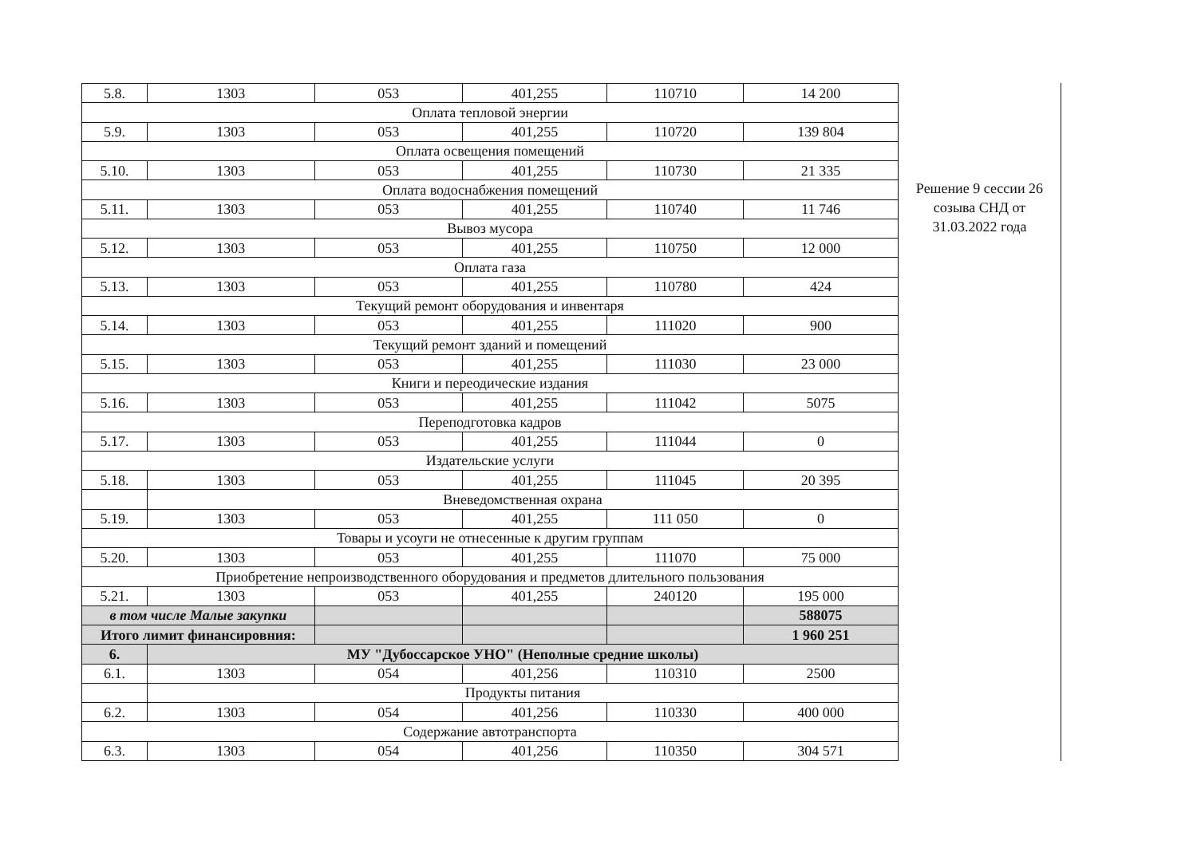| 5.8. | 1303 | 053 | 401,255 | 110710 | 14 200 |
| Оплата тепловой энергии | | | | | |
| 5.9. | 1303 | 053 | 401,255 | 110720 | 139 804 |
| Оплата освещения помещений | | | | | |
| 5.10. | 1303 | 053 | 401,255 | 110730 | 21 335 |
| Оплата водоснабжения помещений | | | | | |
| 5.11. | 1303 | 053 | 401,255 | 110740 | 11 746 |
| Вывоз мусора | | | | | |
| 5.12. | 1303 | 053 | 401,255 | 110750 | 12 000 |
| Оплата газа | | | | | |
| 5.13. | 1303 | 053 | 401,255 | 110780 | 424 |
| Текущий ремонт оборудования и инвентаря | | | | | |
| 5.14. | 1303 | 053 | 401,255 | 111020 | 900 |
| Текущий ремонт зданий и помещений | | | | | |
| 5.15. | 1303 | 053 | 401,255 | 111030 | 23 000 |
| Книги и переодические издания | | | | | |
| 5.16. | 1303 | 053 | 401,255 | 111042 | 5075 |
| Переподготовка кадров | | | | | |
| 5.17. | 1303 | 053 | 401,255 | 111044 | 0 |
| Издательские услуги | | | | | |
| 5.18. | 1303 | 053 | 401,255 | 111045 | 20 395 |
| | Вневедомственная охрана | | | | |
| 5.19. | 1303 | 053 | 401,255 | 111 050 | 0 |
| Товары и усоуги не отнесенные к другим группам | | | | | |
| 5.20. | 1303 | 053 | 401,255 | 111070 | 75 000 |
| Приобретение непроизводственного оборудования и предметов длительного пользования | | | | | |
| 5.21. | 1303 | 053 | 401,255 | 240120 | 195 000 |
| в том числе Малые закупки | | | | | 588075 |
| Итого лимит финансировния: | | | | | 1 960 251 |
| 6. | МУ "Дубоссарское УНО" (Неполные средние школы) | | | | |
| 6.1. | 1303 | 054 | 401,256 | 110310 | 2500 |
| | Продукты питания | | | | |
| 6.2. | 1303 | 054 | 401,256 | 110330 | 400 000 |
| Содержание автотранспорта | | | | | |
| 6.3. | 1303 | 054 | 401,256 | 110350 | 304 571 |
Решение 9 сессии 26
созыва СНД от
31.03.2022 года